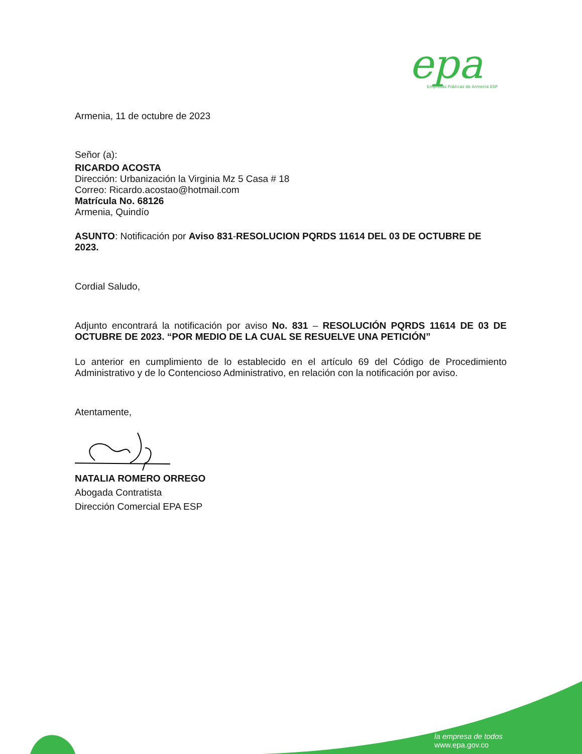epa
Empresas Públicas de Armenia ESP
Armenia, 11 de octubre de 2023
Señor (a):
RICARDO ACOSTA
Dirección: Urbanización la Virginia Mz 5 Casa # 18
Correo: Ricardo.acostao@hotmail.com
Matrícula No. 68126
Armenia, Quindío
ASUNTO: Notificación por Aviso 831-RESOLUCION PQRDS 11614 DEL 03 DE OCTUBRE DE 2023.
Cordial Saludo,
Adjunto encontrará la notificación por aviso No. 831 – RESOLUCIÓN PQRDS 11614 DE 03 DE OCTUBRE DE 2023. “POR MEDIO DE LA CUAL SE RESUELVE UNA PETICIÓN”
Lo anterior en cumplimiento de lo establecido en el artículo 69 del Código de Procedimiento Administrativo y de lo Contencioso Administrativo, en relación con la notificación por aviso.
Atentamente,
NATALIA ROMERO ORREGO
Abogada Contratista
Dirección Comercial EPA ESP
la empresa de todos
www.epa.gov.co